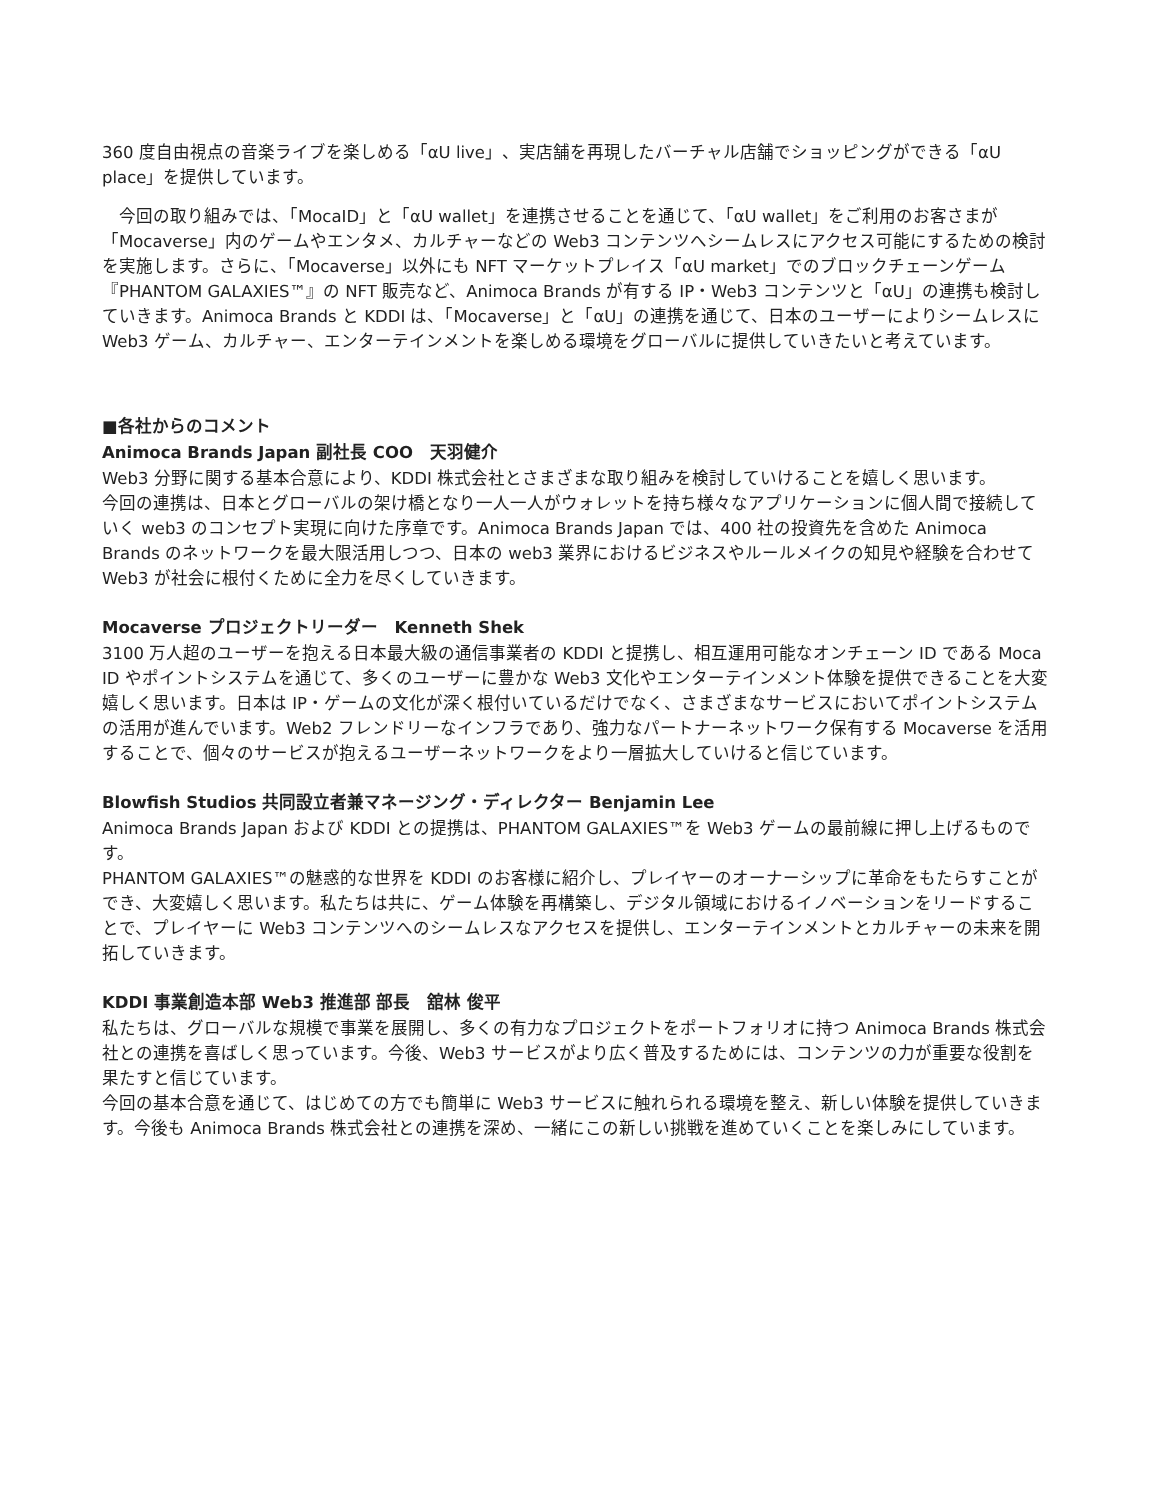360 度自由視点の音楽ライブを楽しめる「αU live」、実店舗を再現したバーチャル店舗でショッピングができる「αU place」を提供しています。
　今回の取り組みでは、「MocaID」と「αU wallet」を連携させることを通じて、「αU wallet」をご利用のお客さまが「Mocaverse」内のゲームやエンタメ、カルチャーなどの Web3 コンテンツへシームレスにアクセス可能にするための検討を実施します。さらに、「Mocaverse」以外にも NFT マーケットプレイス「αU market」でのブロックチェーンゲーム『PHANTOM GALAXIES™』の NFT 販売など、Animoca Brands が有する IP・Web3 コンテンツと「αU」の連携も検討していきます。Animoca Brands と KDDI は、「Mocaverse」と「αU」の連携を通じて、日本のユーザーによりシームレスに Web3 ゲーム、カルチャー、エンターテインメントを楽しめる環境をグローバルに提供していきたいと考えています。
■各社からのコメント
Animoca Brands Japan 副社長 COO　天羽健介
Web3 分野に関する基本合意により、KDDI 株式会社とさまざまな取り組みを検討していけることを嬉しく思います。
今回の連携は、日本とグローバルの架け橋となり一人一人がウォレットを持ち様々なアプリケーションに個人間で接続していく web3 のコンセプト実現に向けた序章です。Animoca Brands Japan では、400 社の投資先を含めた Animoca Brands のネットワークを最大限活用しつつ、日本の web3 業界におけるビジネスやルールメイクの知見や経験を合わせて Web3 が社会に根付くために全力を尽くしていきます。
Mocaverse プロジェクトリーダー　Kenneth Shek
3100 万人超のユーザーを抱える日本最大級の通信事業者の KDDI と提携し、相互運用可能なオンチェーン ID である Moca ID やポイントシステムを通じて、多くのユーザーに豊かな Web3 文化やエンターテインメント体験を提供できることを大変嬉しく思います。日本は IP・ゲームの文化が深く根付いているだけでなく、さまざまなサービスにおいてポイントシステムの活用が進んでいます。Web2 フレンドリーなインフラであり、強力なパートナーネットワーク保有する Mocaverse を活用することで、個々のサービスが抱えるユーザーネットワークをより一層拡大していけると信じています。
Blowfish Studios 共同設立者兼マネージング・ディレクター Benjamin Lee
Animoca Brands Japan および KDDI との提携は、PHANTOM GALAXIES™を Web3 ゲームの最前線に押し上げるものです。
PHANTOM GALAXIES™の魅惑的な世界を KDDI のお客様に紹介し、プレイヤーのオーナーシップに革命をもたらすことができ、大変嬉しく思います。私たちは共に、ゲーム体験を再構築し、デジタル領域におけるイノベーションをリードすることで、プレイヤーに Web3 コンテンツへのシームレスなアクセスを提供し、エンターテインメントとカルチャーの未来を開拓していきます。
KDDI 事業創造本部 Web3 推進部 部長　舘林 俊平
私たちは、グローバルな規模で事業を展開し、多くの有力なプロジェクトをポートフォリオに持つ Animoca Brands 株式会社との連携を喜ばしく思っています。今後、Web3 サービスがより広く普及するためには、コンテンツの力が重要な役割を果たすと信じています。
今回の基本合意を通じて、はじめての方でも簡単に Web3 サービスに触れられる環境を整え、新しい体験を提供していきます。今後も Animoca Brands 株式会社との連携を深め、一緒にこの新しい挑戦を進めていくことを楽しみにしています。